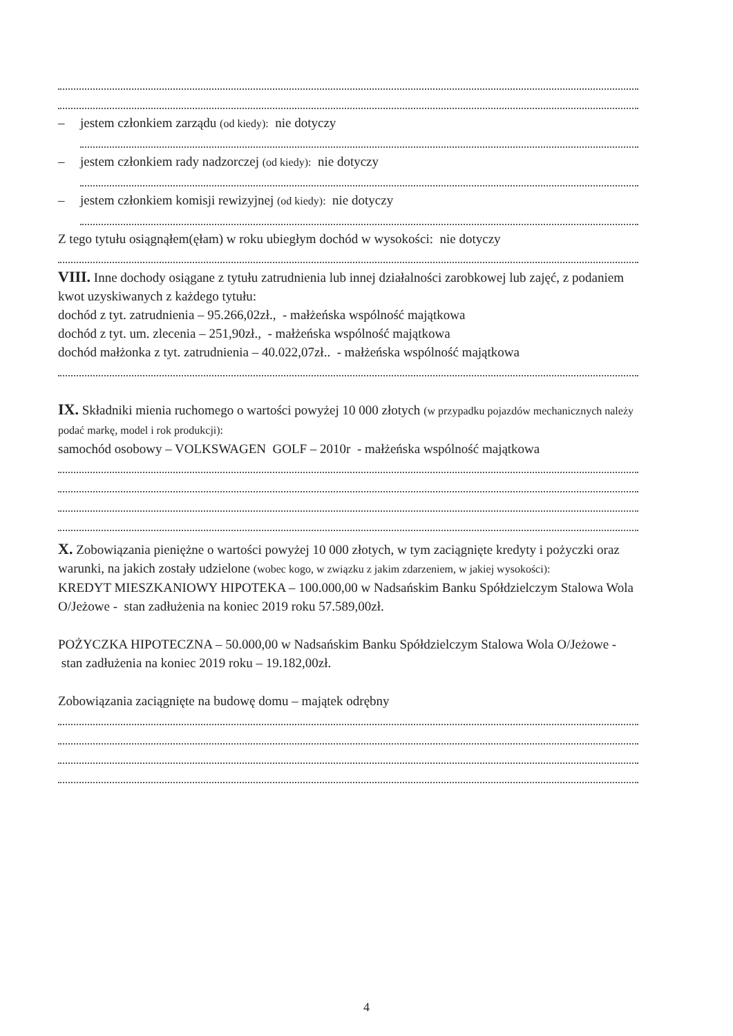– jestem członkiem zarządu (od kiedy): nie dotyczy
– jestem członkiem rady nadzorczej (od kiedy): nie dotyczy
– jestem członkiem komisji rewizyjnej (od kiedy): nie dotyczy
Z tego tytułu osiągnąłem(ęłam) w roku ubiegłym dochód w wysokości: nie dotyczy
VIII. Inne dochody osiągane z tytułu zatrudnienia lub innej działalności zarobkowej lub zajęć, z podaniem kwot uzyskiwanych z każdego tytułu:
dochód z tyt. zatrudnienia – 95.266,02zł., - małżeńska wspólność majątkowa
dochód z tyt. um. zlecenia – 251,90zł., - małżeńska wspólność majątkowa
dochód małżonka z tyt. zatrudnienia – 40.022,07zł.. - małżeńska wspólność majątkowa
IX. Składniki mienia ruchomego o wartości powyżej 10 000 złotych (w przypadku pojazdów mechanicznych należy podać markę, model i rok produkcji):
samochód osobowy – VOLKSWAGEN GOLF – 2010r - małżeńska wspólność majątkowa
X. Zobowiązania pieniężne o wartości powyżej 10 000 złotych, w tym zaciągnięte kredyty i pożyczki oraz warunki, na jakich zostały udzielone (wobec kogo, w związku z jakim zdarzeniem, w jakiej wysokości):
KREDYT MIESZKANIOWY HIPOTEKA – 100.000,00 w Nadsańskim Banku Spółdzielczym Stalowa Wola O/Jeżowe - stan zadłużenia na koniec 2019 roku 57.589,00zł.
POŻYCZKA HIPOTECZNA – 50.000,00 w Nadsańskim Banku Spółdzielczym Stalowa Wola O/Jeżowe - stan zadłużenia na koniec 2019 roku – 19.182,00zł.
Zobowiązania zaciągnięte na budowę domu – majątek odrębny
4